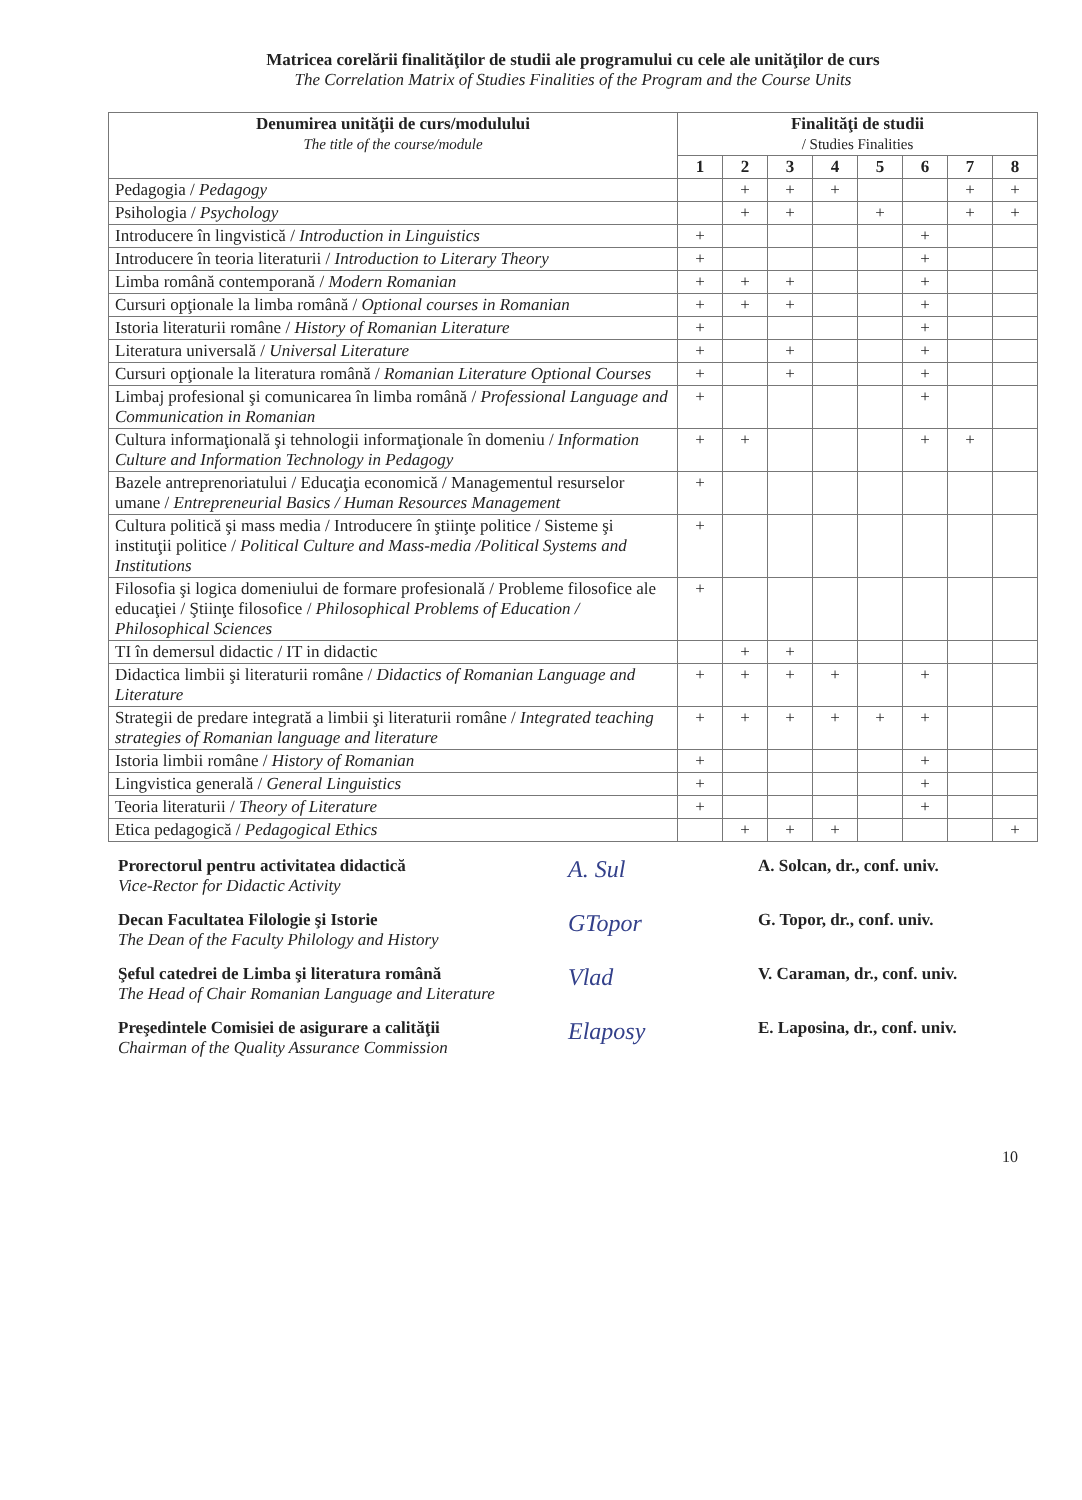Matricea corelării finalităţilor de studii ale programului cu cele ale unităţilor de curs
The Correlation Matrix of Studies Finalities of the Program and the Course Units
| Denumirea unităţii de curs/modulului The title of the course/module | Finalităţi de studii / Studies Finalities | | | | | | | |
| --- | --- | --- | --- | --- | --- | --- | --- | --- |
| | 1 | 2 | 3 | 4 | 5 | 6 | 7 | 8 |
| Pedagogia / Pedagogy | | + | + | + | | | + | + |
| Psihologia / Psychology | | + | + | | + | | + | + |
| Introducere în lingvistică / Introduction in Linguistics | + | | | | | + | | |
| Introducere în teoria literaturii / Introduction to Literary Theory | + | | | | | + | | |
| Limba română contemporană / Modern Romanian | + | + | + | | | + | | |
| Cursuri opţionale la limba română / Optional courses in Romanian | + | + | + | | | + | | |
| Istoria literaturii române / History of Romanian Literature | + | | | | | + | | |
| Literatura universală / Universal Literature | + | | + | | | + | | |
| Cursuri opţionale la literatura română / Romanian Literature Optional Courses | + | | + | | | + | | |
| Limbaj profesional şi comunicarea în limba română / Professional Language and Communication in Romanian | + | | | | | + | | |
| Cultura informaţională şi tehnologii informaţionale în domeniu / Information Culture and Information Technology in Pedagogy | + | + | | | | + | + | |
| Bazele antreprenoriatului / Educaţia economică / Managementul resurselor umane / Entrepreneurial Basics / Human Resources Management | + | | | | | | | |
| Cultura politică şi mass media / Introducere în ştiinţe politice / Sisteme şi instituţii politice / Political Culture and Mass-media /Political Systems and Institutions | + | | | | | | | |
| Filosofia şi logica domeniului de formare profesională / Probleme filosofice ale educaţiei / Ştiinţe filosofice / Philosophical Problems of Education / Philosophical Sciences | + | | | | | | | |
| TI în demersul didactic / IT in didactic | | + | + | | | | | |
| Didactica limbii şi literaturii române / Didactics of Romanian Language and Literature | + | + | + | + | | + | | |
| Strategii de predare integrată a limbii şi literaturii române / Integrated teaching strategies of Romanian language and literature | + | + | + | + | + | + | | |
| Istoria limbii române / History of Romanian | + | | | | | + | | |
| Lingvistica generală / General Linguistics | + | | | | | + | | |
| Teoria literaturii / Theory of Literature | + | | | | | + | | |
| Etica pedagogică / Pedagogical Ethics | | + | + | + | | | | + |
Prorectorul pentru activitatea didactică
Vice-Rector for Didactic Activity
A. Sul
A. Solcan, dr., conf. univ.
Decan Facultatea Filologie şi Istorie
The Dean of the Faculty Philology and History
GTopor
G. Topor, dr., conf. univ.
Şeful catedrei de Limba şi literatura română
The Head of Chair Romanian Language and Literature
Vlad
V. Caraman, dr., conf. univ.
Preşedintele Comisiei de asigurare a calităţii
Chairman of the Quality Assurance Commission
Elaposy
E. Laposina, dr., conf. univ.
10